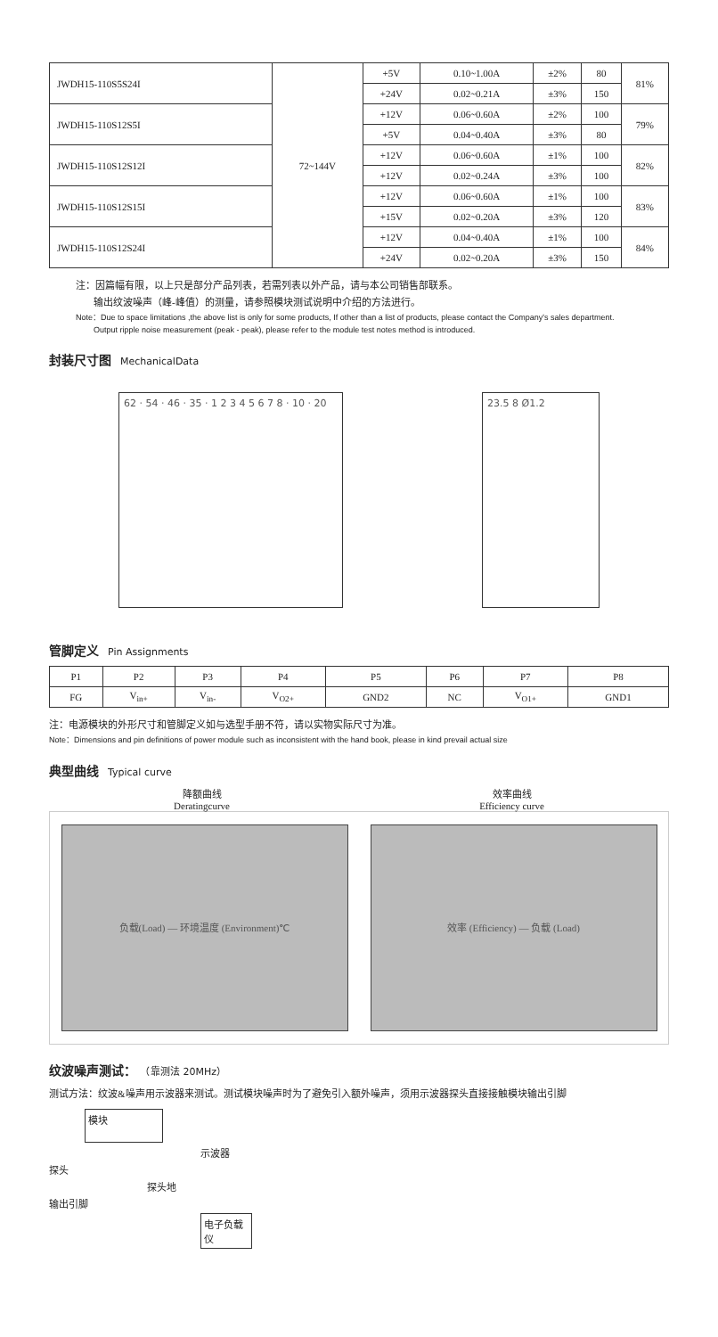| JWDH15-110S5S24I | 72~144V | +5V | 0.10~1.00A | ±2% | 80 | 81% |
| | | +24V | 0.02~0.21A | ±3% | 150 | |
| JWDH15-110S12S5I | | +12V | 0.06~0.60A | ±2% | 100 | 79% |
| | | +5V | 0.04~0.40A | ±3% | 80 | |
| JWDH15-110S12S12I | | +12V | 0.06~0.60A | ±1% | 100 | 82% |
| | | +12V | 0.02~0.24A | ±3% | 100 | |
| JWDH15-110S12S15I | | +12V | 0.06~0.60A | ±1% | 100 | 83% |
| | | +15V | 0.02~0.20A | ±3% | 120 | |
| JWDH15-110S12S24I | | +12V | 0.04~0.40A | ±1% | 100 | 84% |
| | | +24V | 0.02~0.20A | ±3% | 150 | |
注：因篇幅有限，以上只是部分产品列表，若需列表以外产品，请与本公司销售部联系。
输出纹波噪声（峰-峰值）的测量，请参照模块测试说明中介绍的方法进行。
Note：Due to space limitations ,the above list is only for some products, If other than a list of products, please contact the Company's sales department.
Output ripple noise measurement (peak - peak), please refer to the module test notes method is introduced.
封装尺寸图 MechanicalData
62 · 54 · 46 · 35 · 1 2 3 4 5 6 7 8 · 10 · 20
23.5 8 Ø1.2
管脚定义 Pin Assignments
| P1 | P2 | P3 | P4 | P5 | P6 | P7 | P8 |
| --- | --- | --- | --- | --- | --- | --- | --- |
| FG | V<sub>in+</sub> | V<sub>in-</sub> | V<sub>O2+</sub> | GND2 | NC | V<sub>O1+</sub> | GND1 |
注：电源模块的外形尺寸和管脚定义如与选型手册不符，请以实物实际尺寸为准。
Note：Dimensions and pin definitions of power module such as inconsistent with the hand book, please in kind prevail actual size
典型曲线 Typical curve
降额曲线
Deratingcurve
效率曲线
Efficiency curve
负载(Load) — 环境温度 (Environment)℃ 效率 (Efficiency) — 负载 (Load)
纹波噪声测试： （靠测法 20MHz）
测试方法：纹波&噪声用示波器来测试。测试模块噪声时为了避免引入额外噪声，须用示波器探头直接接触模块输出引脚
模块
示波器
探头
探头地
输出引脚
电子负载仪